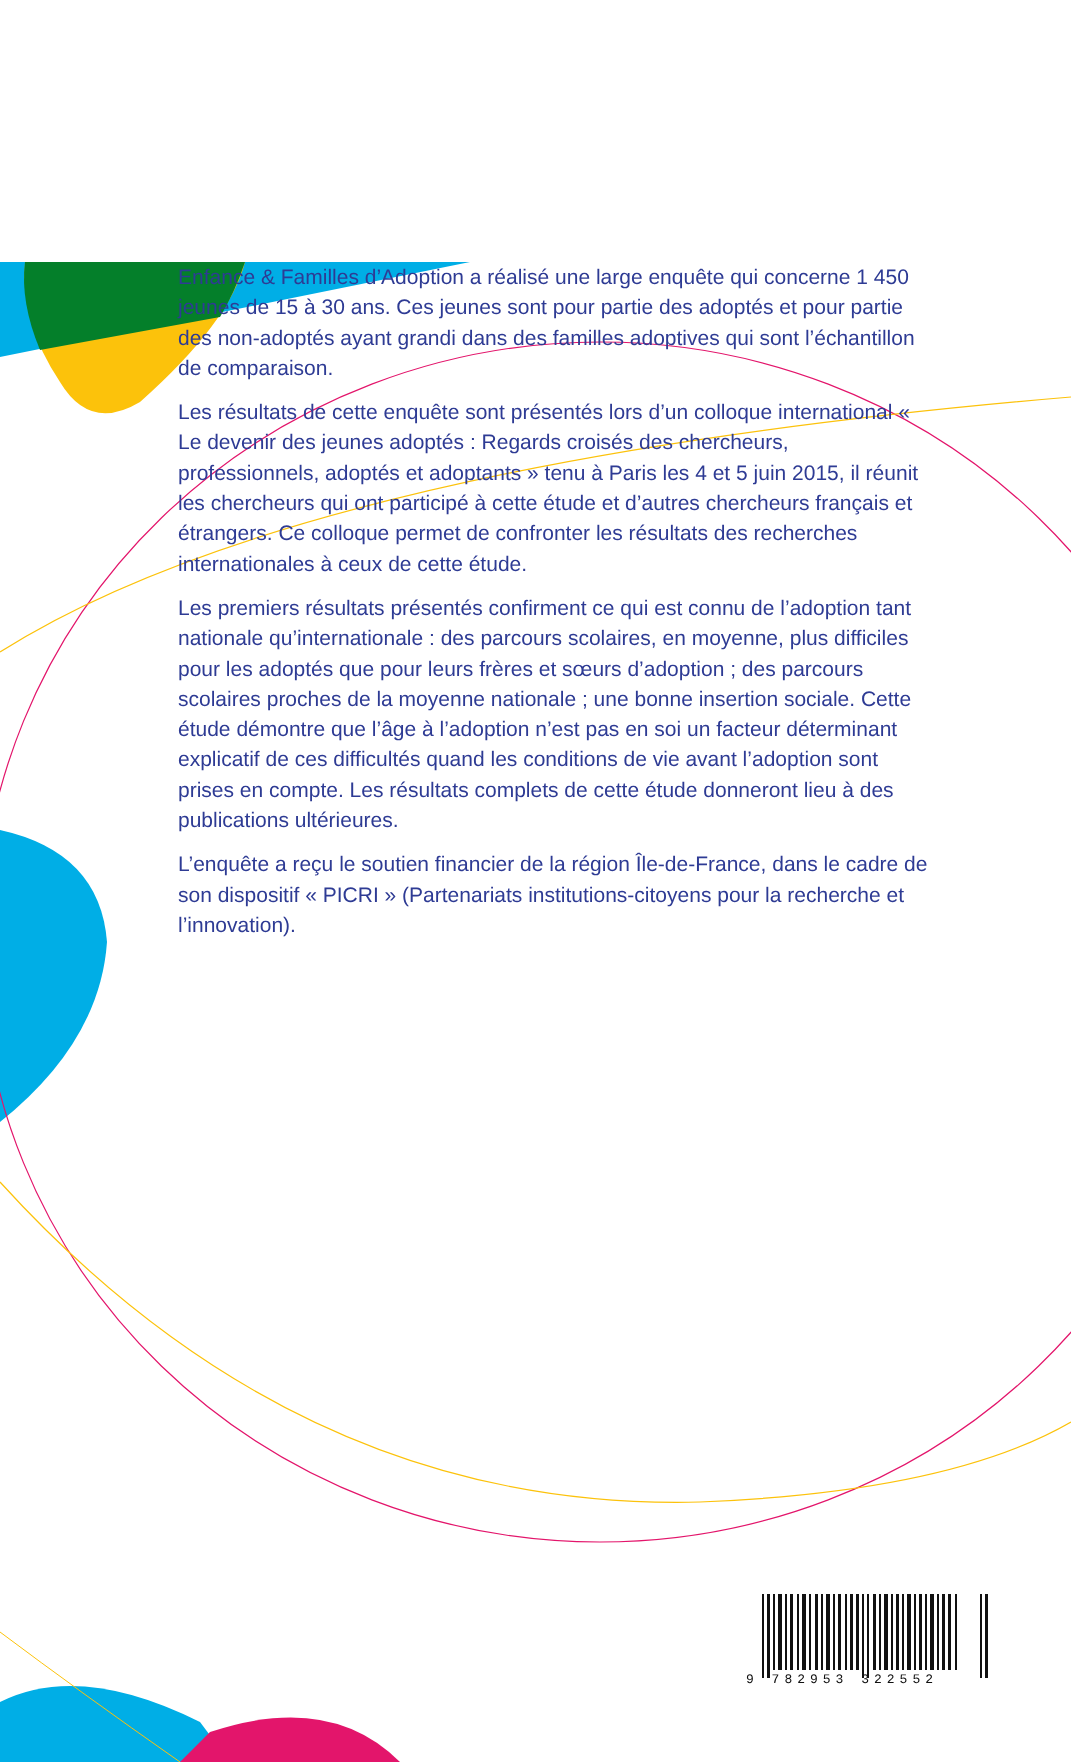Enfance & Familles d’Adoption a réalisé une large enquête qui concerne 1 450 jeunes de 15 à 30 ans. Ces jeunes sont pour partie des adoptés et pour partie des non-adoptés ayant grandi dans des familles adoptives qui sont l’échantillon de comparaison.
Les résultats de cette enquête sont présentés lors d’un colloque international « Le devenir des jeunes adoptés : Regards croisés des chercheurs, professionnels, adoptés et adoptants » tenu à Paris les 4 et 5 juin 2015, il réunit les chercheurs qui ont participé à cette étude et d’autres chercheurs français et étrangers. Ce colloque permet de confronter les résultats des recherches internationales à ceux de cette étude.
Les premiers résultats présentés confirment ce qui est connu de l’adoption tant nationale qu’internationale : des parcours scolaires, en moyenne, plus difficiles pour les adoptés que pour leurs frères et sœurs d’adoption ; des parcours scolaires proches de la moyenne nationale ; une bonne insertion sociale. Cette étude démontre que l’âge à l’adoption n’est pas en soi un facteur déterminant explicatif de ces difficultés quand les conditions de vie avant l’adoption sont prises en compte. Les résultats complets de cette étude donneront lieu à des publications ultérieures.
L’enquête a reçu le soutien financier de la région Île-de-France, dans le cadre de son dispositif « PICRI » (Partenariats institutions-citoyens pour la recherche et l’innovation).
9 782953 322552